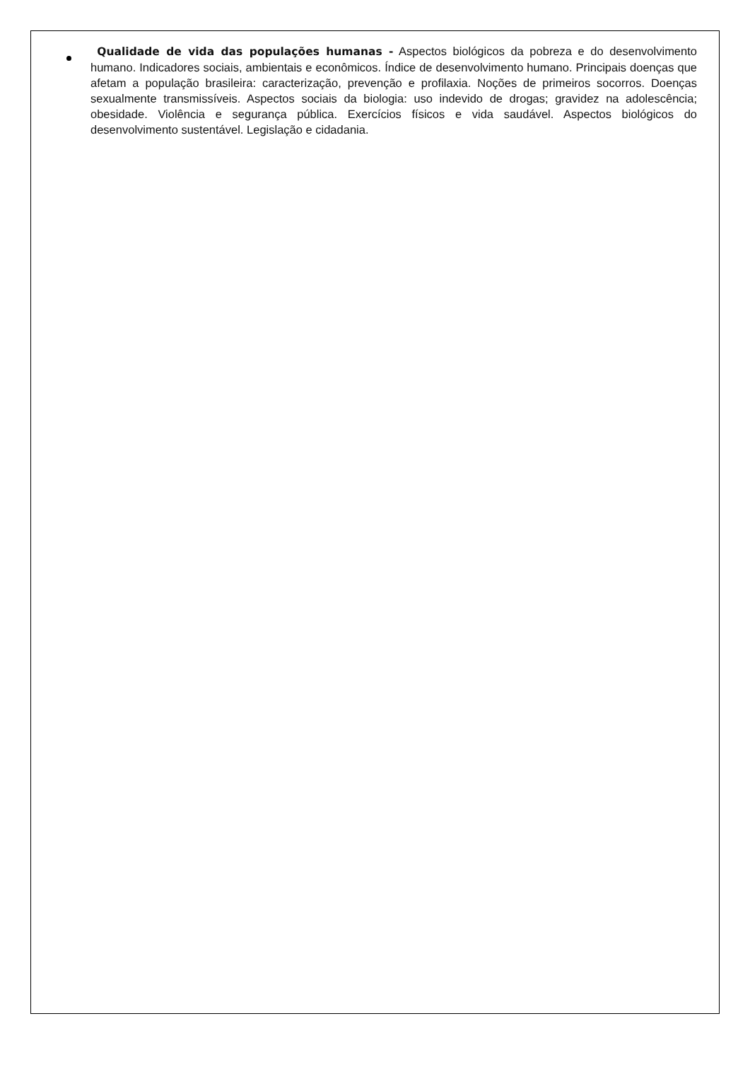Qualidade de vida das populações humanas - Aspectos biológicos da pobreza e do desenvolvimento humano. Indicadores sociais, ambientais e econômicos. Índice de desenvolvimento humano. Principais doenças que afetam a população brasileira: caracterização, prevenção e profilaxia. Noções de primeiros socorros. Doenças sexualmente transmissíveis. Aspectos sociais da biologia: uso indevido de drogas; gravidez na adolescência; obesidade. Violência e segurança pública. Exercícios físicos e vida saudável. Aspectos biológicos do desenvolvimento sustentável. Legislação e cidadania.